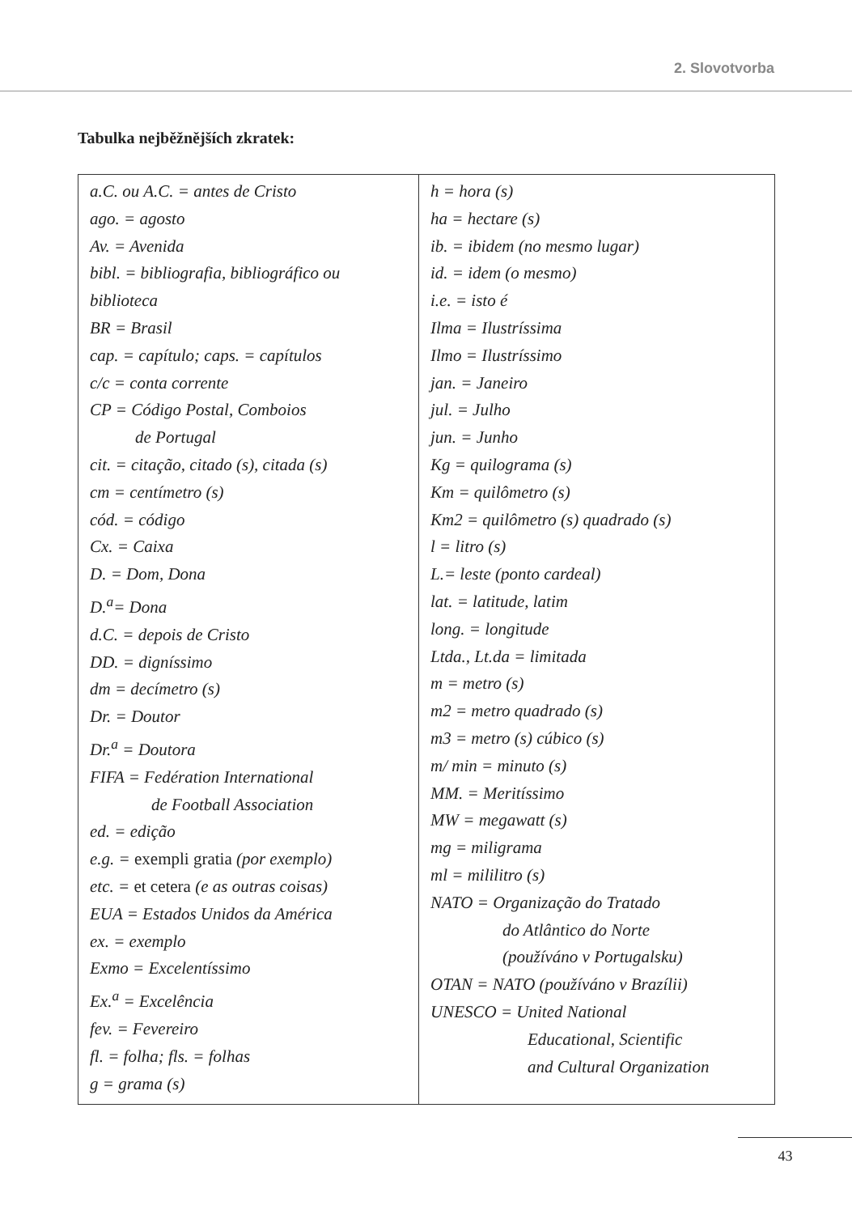2. Slovotvorba
Tabulka nejběžnějších zkratek:
| a.C. ou A.C. = antes de Cristo ago. = agosto Av. = Avenida bibl. = bibliografia, bibliográfico ou biblioteca BR = Brasil cap. = capítulo; caps. = capítulos c/c = conta corrente CP = Código Postal, Comboios de Portugal cit. = citação, citado (s), citada (s) cm = centímetro (s) cód. = código Cx. = Caixa D. = Dom, Dona D.<sup>a</sup>= Dona d.C. = depois de Cristo DD. = digníssimo dm = decímetro (s) Dr. = Doutor Dr.<sup>a</sup> = Doutora FIFA = Fedération International de Football Association ed. = edição e.g. = exempli gratia (por exemplo) etc. = et cetera (e as outras coisas) EUA = Estados Unidos da América ex. = exemplo Exmo = Excelentíssimo Ex.<sup>a</sup> = Excelência fev. = Fevereiro fl. = folha; fls. = folhas g = grama (s) | h = hora (s) ha = hectare (s) ib. = ibidem (no mesmo lugar) id. = idem (o mesmo) i.e. = isto é Ilma = Ilustríssima Ilmo = Ilustríssimo jan. = Janeiro jul. = Julho jun. = Junho Kg = quilograma (s) Km = quilômetro (s) Km2 = quilômetro (s) quadrado (s) l = litro (s) L.= leste (ponto cardeal) lat. = latitude, latim long. = longitude Ltda., Lt.da = limitada m = metro (s) m2 = metro quadrado (s) m3 = metro (s) cúbico (s) m/ min = minuto (s) MM. = Meritíssimo MW = megawatt (s) mg = miligrama ml = mililitro (s) NATO = Organização do Tratado do Atlântico do Norte (používáno v Portugalsku) OTAN = NATO (používáno v Brazílii) UNESCO = United National Educational, Scientific and Cultural Organization |
43